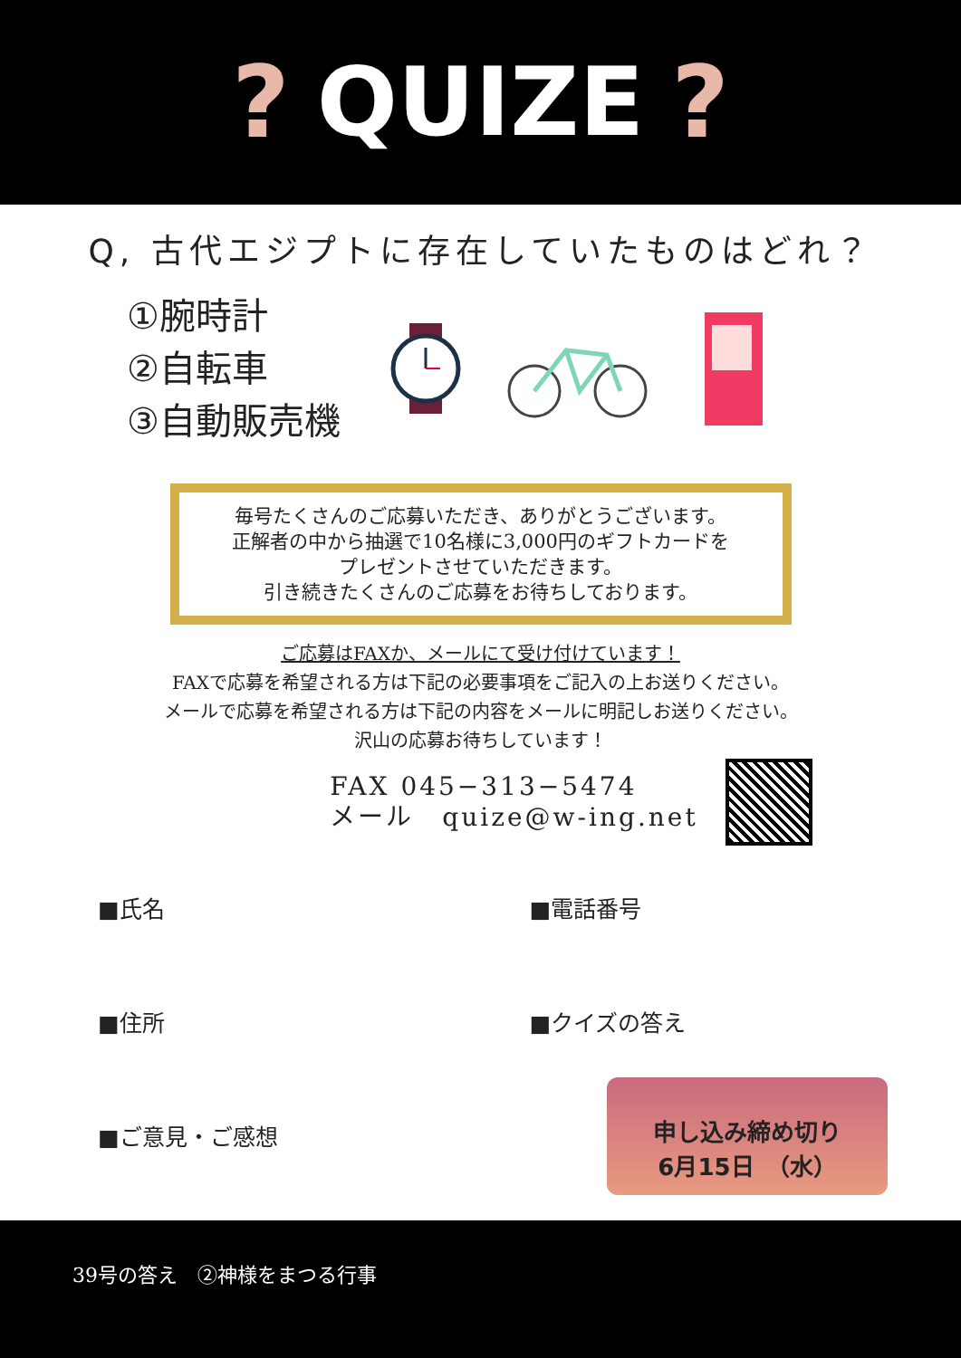? QUIZE ?
Q, 古代エジプトに存在していたものはどれ？
①腕時計
②自転車
③自動販売機
毎号たくさんのご応募いただき、ありがとうございます。
正解者の中から抽選で10名様に3,000円のギフトカードを
プレゼントさせていただきます。
引き続きたくさんのご応募をお待ちしております。
ご応募はFAXか、メールにて受け付けています！
FAXで応募を希望される方は下記の必要事項をご記入の上お送りください。
メールで応募を希望される方は下記の内容をメールに明記しお送りください。
沢山の応募お待ちしています！
FAX 045−313−5474
メール　quize@w-ing.net
■氏名
■電話番号
■住所
■クイズの答え
■ご意見・ご感想
申し込み締め切り
6月15日　（水）
39号の答え　②神様をまつる行事